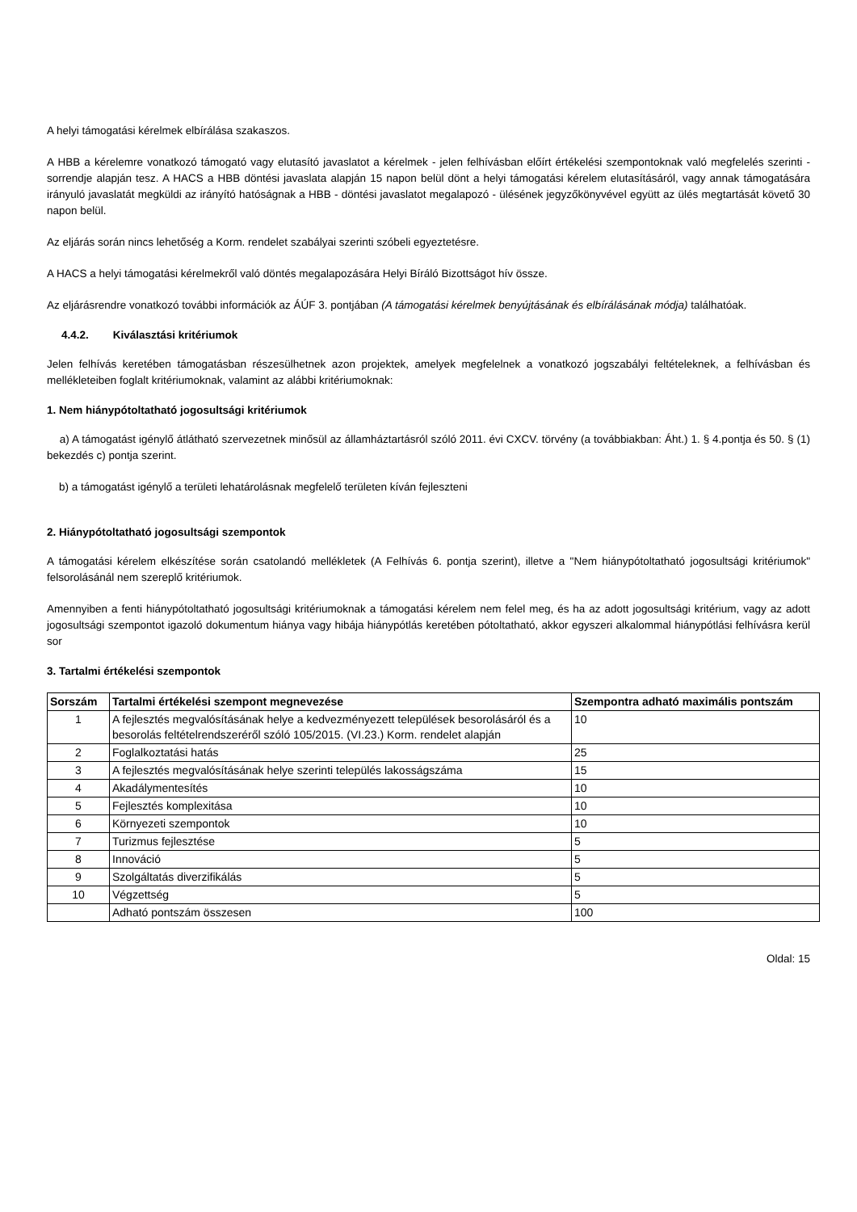A helyi támogatási kérelmek elbírálása szakaszos.
A HBB a kérelemre vonatkozó támogató vagy elutasító javaslatot a kérelmek - jelen felhívásban előírt értékelési szempontoknak való megfelelés szerinti - sorrendje alapján tesz. A HACS a HBB döntési javaslata alapján 15 napon belül dönt a helyi támogatási kérelem elutasításáról, vagy annak támogatására irányuló javaslatát megküldi az irányító hatóságnak a HBB - döntési javaslatot megalapozó - ülésének jegyzőkönyvével együtt az ülés megtartását követő 30 napon belül.
Az eljárás során nincs lehetőség a Korm. rendelet szabályai szerinti szóbeli egyeztetésre.
A HACS a helyi támogatási kérelmekről való döntés megalapozására Helyi Bíráló Bizottságot hív össze.
Az eljárásrendre vonatkozó további információk az ÁÚF 3. pontjában (A támogatási kérelmek benyújtásának és elbírálásának módja) találhatóak.
4.4.2. Kiválasztási kritériumok
Jelen felhívás keretében támogatásban részesülhetnek azon projektek, amelyek megfelelnek a vonatkozó jogszabályi feltételeknek, a felhívásban és mellékleteiben foglalt kritériumoknak, valamint az alábbi kritériumoknak:
1. Nem hiánypótoltatható jogosultsági kritériumok
a) A támogatást igénylő átlátható szervezetnek minősül az államháztartásról szóló 2011. évi CXCV. törvény (a továbbiakban: Áht.) 1. § 4.pontja és 50. § (1) bekezdés c) pontja szerint.
b) a támogatást igénylő a területi lehatárolásnak megfelelő területen kíván fejleszteni
2. Hiánypótoltatható jogosultsági szempontok
A támogatási kérelem elkészítése során csatolandó mellékletek (A Felhívás 6. pontja szerint), illetve a "Nem hiánypótoltatható jogosultsági kritériumok" felsorolásánál nem szereplő kritériumok.
Amennyiben a fenti hiánypótoltatható jogosultsági kritériumoknak a támogatási kérelem nem felel meg, és ha az adott jogosultsági kritérium, vagy az adott jogosultsági szempontot igazoló dokumentum hiánya vagy hibája hiánypótlás keretében pótoltatható, akkor egyszeri alkalommal hiánypótlási felhívásra kerül sor
3. Tartalmi értékelési szempontok
| Sorszám | Tartalmi értékelési szempont megnevezése | Szempontra adható maximális pontszám |
| --- | --- | --- |
| 1 | A fejlesztés megvalósításának helye a kedvezményezett települések besorolásáról és a besorolás feltételrendszeréről szóló 105/2015. (VI.23.) Korm. rendelet alapján | 10 |
| 2 | Foglalkoztatási hatás | 25 |
| 3 | A fejlesztés megvalósításának helye szerinti település lakosságszáma | 15 |
| 4 | Akadálymentesítés | 10 |
| 5 | Fejlesztés komplexitása | 10 |
| 6 | Környezeti szempontok | 10 |
| 7 | Turizmus fejlesztése | 5 |
| 8 | Innováció | 5 |
| 9 | Szolgáltatás diverzifikálás | 5 |
| 10 | Végzettség | 5 |
| | Adható pontszám összesen | 100 |
Oldal: 15